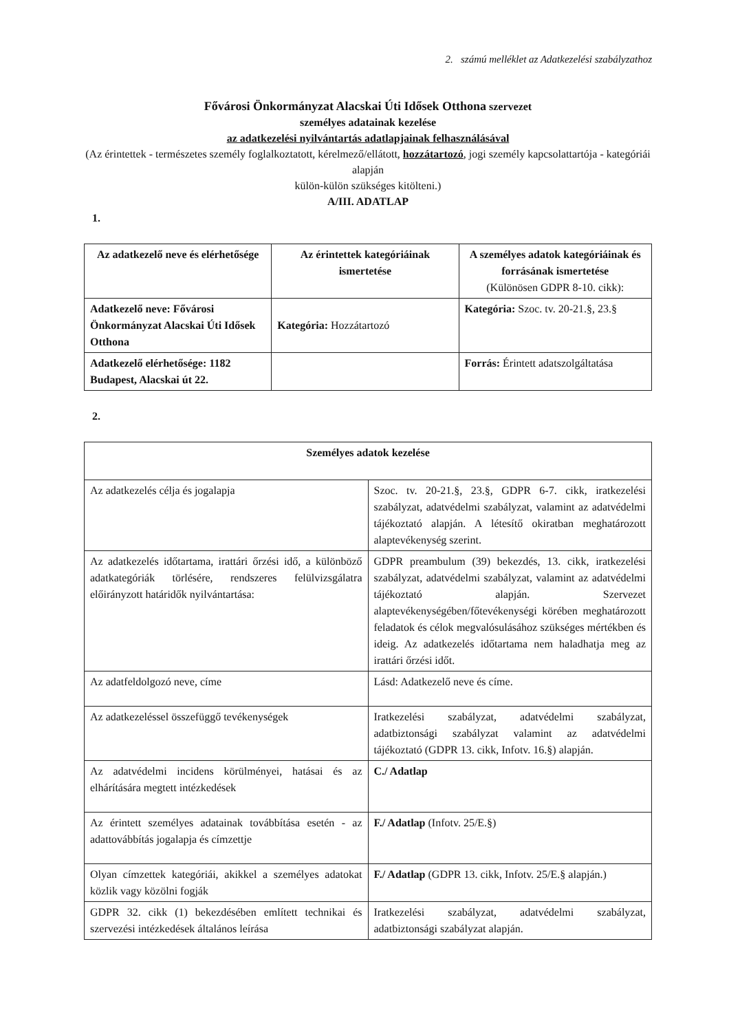2. számú melléklet az Adatkezelési szabályzathoz
Fővárosi Önkormányzat Alacskai Úti Idősek Otthona szervezet
személyes adatainak kezelése
az adatkezelési nyilvántartás adatlapjainak felhasználásával
(Az érintettek - természetes személy foglalkoztatott, kérelmező/ellátott, hozzátartozó, jogi személy kapcsolattartója - kategóriái alapján
külön-külön szükséges kitölteni.)
A/III. ADATLAP
1.
| Az adatkezelő neve és elérhetősége | Az érintettek kategóriáinak ismertetése | A személyes adatok kategóriáinak és forrásának ismertetése (Különösen GDPR 8-10. cikk): |
| --- | --- | --- |
| Adatkezelő neve: Fővárosi Önkormányzat Alacskai Úti Idősek Otthona | Kategória: Hozzátartozó | Kategória: Szoc. tv. 20-21.§, 23.§ |
| Adatkezelő elérhetősége: 1182 Budapest, Alacskai út 22. | | Forrás: Érintett adatszolgáltatása |
2.
| Személyes adatok kezelése | |
| --- | --- |
| Az adatkezelés célja és jogalapja | Szoc. tv. 20-21.§, 23.§, GDPR 6-7. cikk, iratkezelési szabályzat, adatvédelmi szabályzat, valamint az adatvédelmi tájékoztató alapján. A létesítő okiratban meghatározott alaptevékenység szerint. |
| Az adatkezelés időtartama, irattári őrzési idő, a különböző adatkategóriák törlésére, rendszeres felülvizsgálatra előirányzott határidők nyilvántartása: | GDPR preambulum (39) bekezdés, 13. cikk, iratkezelési szabályzat, adatvédelmi szabályzat, valamint az adatvédelmi tájékoztató alapján. Szervezet alaptevékenységében/főtevékenységi körében meghatározott feladatok és célok megvalósulásához szükséges mértékben és ideig. Az adatkezelés időtartama nem haladhatja meg az irattári őrzési időt. |
| Az adatfeldolgozó neve, címe | Lásd: Adatkezelő neve és címe. |
| Az adatkezeléssel összefüggő tevékenységek | Iratkezelési szabályzat, adatvédelmi szabályzat, adatbiztonsági szabályzat valamint az adatvédelmi tájékoztató (GDPR 13. cikk, Infotv. 16.§) alapján. |
| Az adatvédelmi incidens körülményei, hatásai és az elhárítására megtett intézkedések | C./ Adatlap |
| Az érintett személyes adatainak továbbítása esetén - az adattovábbítás jogalapja és címzettje | F./ Adatlap (Infotv. 25/E.§) |
| Olyan címzettek kategóriái, akikkel a személyes adatokat közlik vagy közölni fogják | F./ Adatlap (GDPR 13. cikk, Infotv. 25/E.§ alapján.) |
| GDPR 32. cikk (1) bekezdésében említett technikai és szervezési intézkedések általános leírása | Iratkezelési szabályzat, adatvédelmi szabályzat, adatbiztonsági szabályzat alapján. |